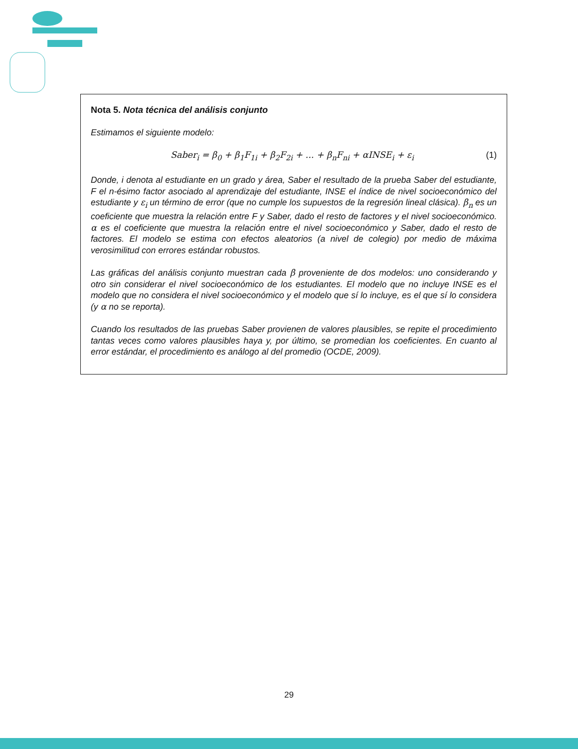Nota 5. Nota técnica del análisis conjunto
Estimamos el siguiente modelo:
Saber<sub>i</sub> = β<sub>0</sub> + β<sub>1</sub>F<sub>1i</sub> + β<sub>2</sub>F<sub>2i</sub> + ... + β<sub>n</sub>F<sub>ni</sub> + αINSE<sub>i</sub> + ε<sub>i</sub> (1)
Donde, i denota al estudiante en un grado y área, Saber el resultado de la prueba Saber del estudiante, F el n-ésimo factor asociado al aprendizaje del estudiante, INSE el índice de nivel socioeconómico del estudiante y ε<sub>i</sub> un término de error (que no cumple los supuestos de la regresión lineal clásica). β<sub>n</sub> es un coeficiente que muestra la relación entre F y Saber, dado el resto de factores y el nivel socioeconómico. α es el coeficiente que muestra la relación entre el nivel socioeconómico y Saber, dado el resto de factores. El modelo se estima con efectos aleatorios (a nivel de colegio) por medio de máxima verosimilitud con errores estándar robustos.
Las gráficas del análisis conjunto muestran cada β proveniente de dos modelos: uno considerando y otro sin considerar el nivel socioeconómico de los estudiantes. El modelo que no incluye INSE es el modelo que no considera el nivel socioeconómico y el modelo que sí lo incluye, es el que sí lo considera (y α no se reporta).
Cuando los resultados de las pruebas Saber provienen de valores plausibles, se repite el procedimiento tantas veces como valores plausibles haya y, por último, se promedian los coeficientes. En cuanto al error estándar, el procedimiento es análogo al del promedio (OCDE, 2009).
29